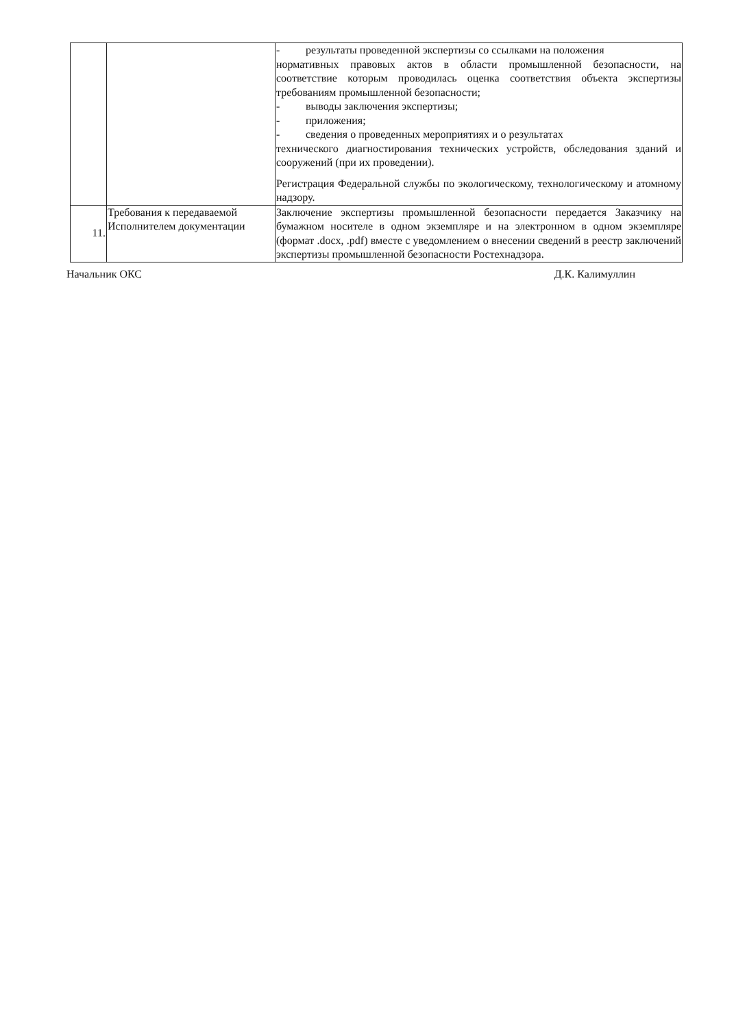| | | - результаты проведенной экспертизы со ссылками на положения нормативных правовых актов в области промышленной безопасности, на соответствие которым проводилась оценка соответствия объекта экспертизы требованиям промышленной безопасности; - выводы заключения экспертизы; - приложения; - сведения о проведенных мероприятиях и о результатах технического диагностирования технических устройств, обследования зданий и сооружений (при их проведении). Регистрация Федеральной службы по экологическому, технологическому и атомному надзору. |
| 11. | Требования к передаваемой Исполнителем документации | Заключение экспертизы промышленной безопасности передается Заказчику на бумажном носителе в одном экземпляре и на электронном в одном экземпляре (формат .docx, .pdf) вместе с уведомлением о внесении сведений в реестр заключений экспертизы промышленной безопасности Ростехнадзора. |
Начальник ОКС Д.К. Калимуллин